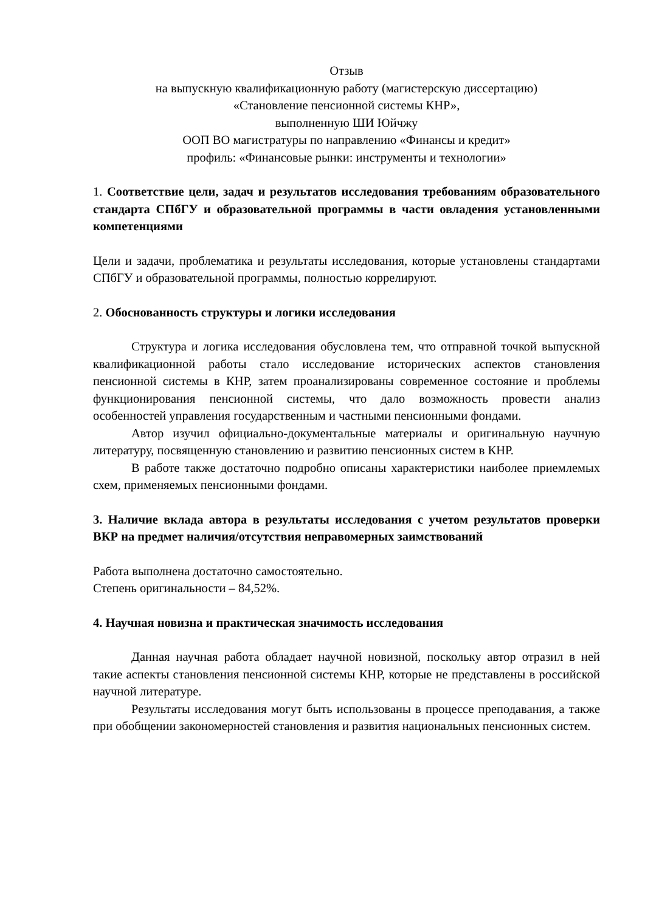Отзыв
на выпускную квалификационную работу (магистерскую диссертацию)
«Становление пенсионной системы КНР»,
выполненную ШИ Юйчжу
ООП ВО магистратуры по направлению «Финансы и кредит»
профиль: «Финансовые рынки: инструменты и технологии»
1. Соответствие цели, задач и результатов исследования требованиям образовательного стандарта СПбГУ и образовательной программы в части овладения установленными компетенциями
Цели и задачи, проблематика и результаты исследования, которые установлены стандартами СПбГУ и образовательной программы, полностью коррелируют.
2. Обоснованность структуры и логики исследования
Структура и логика исследования обусловлена тем, что отправной точкой выпускной квалификационной работы стало исследование исторических аспектов становления пенсионной системы в КНР, затем проанализированы современное состояние и проблемы функционирования пенсионной системы, что дало возможность провести анализ особенностей управления государственным и частными пенсионными фондами.
Автор изучил официально-документальные материалы и оригинальную научную литературу, посвященную становлению и развитию пенсионных систем в КНР.
В работе также достаточно подробно описаны характеристики наиболее приемлемых схем, применяемых пенсионными фондами.
3. Наличие вклада автора в результаты исследования с учетом результатов проверки ВКР на предмет наличия/отсутствия неправомерных заимствований
Работа выполнена достаточно самостоятельно.
Степень оригинальности – 84,52%.
4. Научная новизна и практическая значимость исследования
Данная научная работа обладает научной новизной, поскольку автор отразил в ней такие аспекты становления пенсионной системы КНР, которые не представлены в российской научной литературе.
Результаты исследования могут быть использованы в процессе преподавания, а также при обобщении закономерностей становления и развития национальных пенсионных систем.